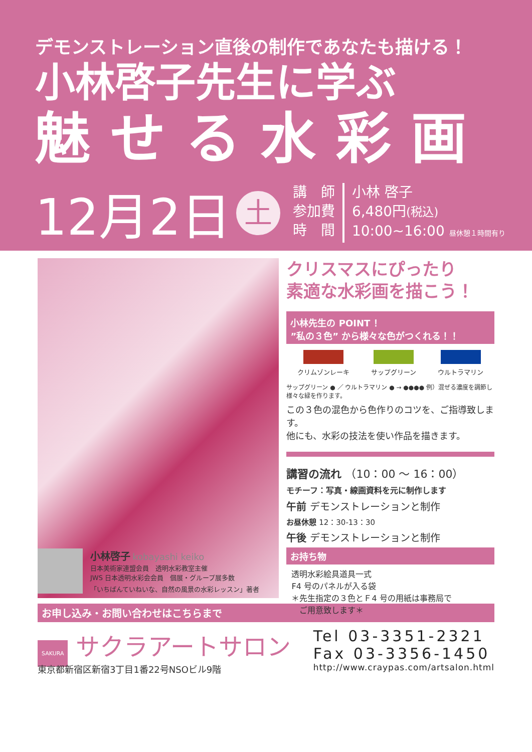デモンストレーション直後の制作であなたも描ける！
小林啓子先生に学ぶ
魅せる水彩画
12月2日
土
講　師
参加費
時　間
小林 啓子
6,480円(税込)
10:00~16:00 昼休憩１時間有り
クリスマスにぴったり
素適な水彩画を描こう！
小林先生の POINT ！
”私の３色” から様々な色がつくれる！！
クリムゾンレーキ サップグリーン ウルトラマリン
サップグリーン ● ／ ウルトラマリン ● → ●●●● 例）混ぜる濃度を調節し様々な緑を作ります。
この３色の混色から色作りのコツを、ご指導致します。
他にも、水彩の技法を使い作品を描きます。
講習の流れ （10：00 ～ 16：00）
モチーフ：写真・線画資料を元に制作します
午前 デモンストレーションと制作
お昼休憩 12：30-13：30
午後 デモンストレーションと制作
お持ち物
透明水彩絵具道具一式
F4 号のパネルが入る袋
＊先生指定の３色とＦ4 号の用紙は事務局で
　ご用意致します＊
小林啓子 kobayashi keiko
日本美術家連盟会員　透明水彩教室主催
JWS 日本透明水彩会会員　個展・グループ展多数
「いちばんていねいな、自然の風景の水彩レッスン」著者
お申し込み・お問い合わせはこちらまで
SAKURA サクラアートサロン
東京都新宿区新宿3丁目1番22号NSOビル9階
Tel 03-3351-2321
Fax 03-3356-1450
http://www.craypas.com/artsalon.html